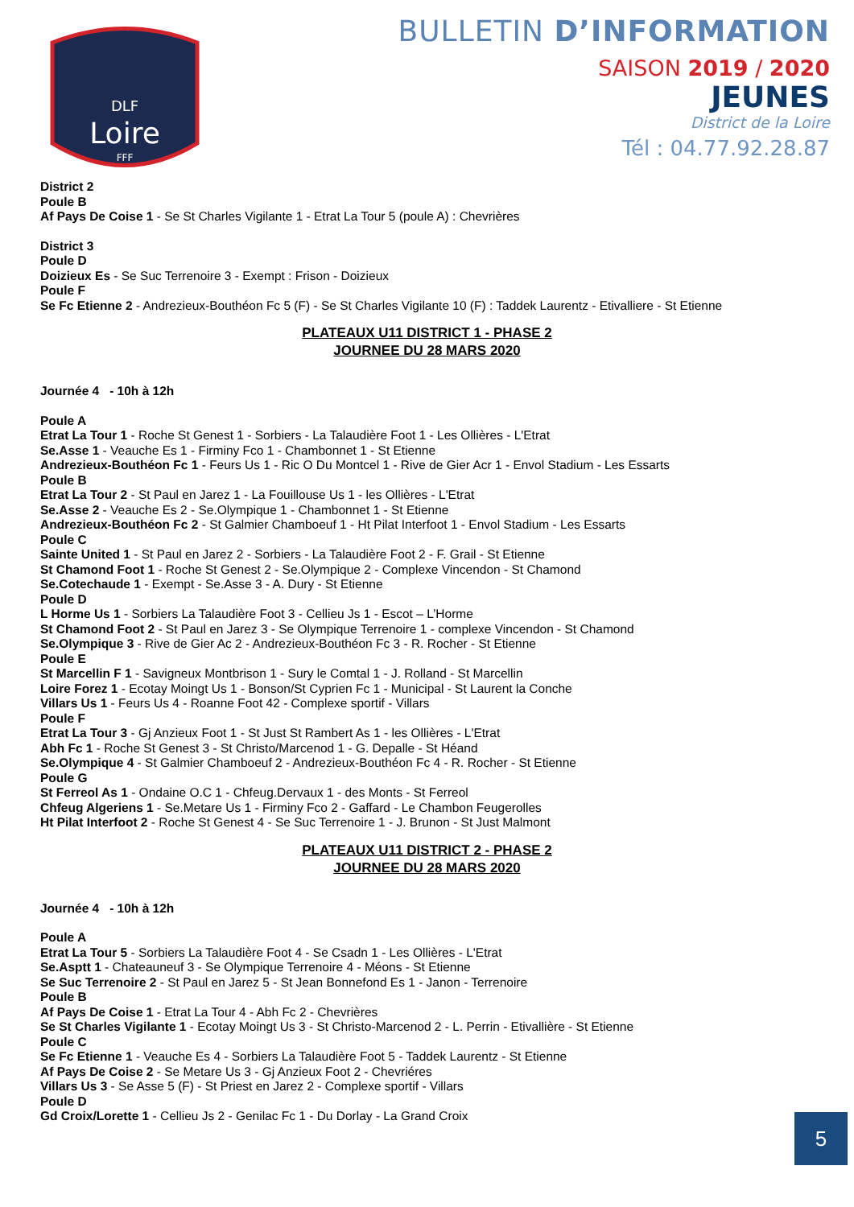DLF
Loire
FFF
BULLETIN D’INFORMATION
SAISON 2019 / 2020
JEUNES
District de la Loire
Tél : 04.77.92.28.87
District 2
Poule B
Af Pays De Coise 1 - Se St Charles Vigilante 1 - Etrat La Tour 5 (poule A) : Chevrières
District 3
Poule D
Doizieux Es - Se Suc Terrenoire 3 - Exempt : Frison - Doizieux
Poule F
Se Fc Etienne 2 - Andrezieux-Bouthéon Fc 5 (F) - Se St Charles Vigilante 10 (F) : Taddek Laurentz - Etivalliere - St Etienne
PLATEAUX U11 DISTRICT 1 - PHASE 2
JOURNEE DU 28 MARS 2020
Journée 4 - 10h à 12h
Poule A
Etrat La Tour 1 - Roche St Genest 1 - Sorbiers - La Talaudière Foot 1 - Les Ollières - L'Etrat
Se.Asse 1 - Veauche Es 1 - Firminy Fco 1 - Chambonnet 1 - St Etienne
Andrezieux-Bouthéon Fc 1 - Feurs Us 1 - Ric O Du Montcel 1 - Rive de Gier Acr 1 - Envol Stadium - Les Essarts
Poule B
Etrat La Tour 2 - St Paul en Jarez 1 - La Fouillouse Us 1 - les Ollières - L'Etrat
Se.Asse 2 - Veauche Es 2 - Se.Olympique 1 - Chambonnet 1 - St Etienne
Andrezieux-Bouthéon Fc 2 - St Galmier Chamboeuf 1 - Ht Pilat Interfoot 1 - Envol Stadium - Les Essarts
Poule C
Sainte United 1 - St Paul en Jarez 2 - Sorbiers - La Talaudière Foot 2 - F. Grail - St Etienne
St Chamond Foot 1 - Roche St Genest 2 - Se.Olympique 2 - Complexe Vincendon - St Chamond
Se.Cotechaude 1 - Exempt - Se.Asse 3 - A. Dury - St Etienne
Poule D
L Horme Us 1 - Sorbiers La Talaudière Foot 3 - Cellieu Js 1 - Escot – L’Horme
St Chamond Foot 2 - St Paul en Jarez 3 - Se Olympique Terrenoire 1 - complexe Vincendon - St Chamond
Se.Olympique 3 - Rive de Gier Ac 2 - Andrezieux-Bouthéon Fc 3 - R. Rocher - St Etienne
Poule E
St Marcellin F 1 - Savigneux Montbrison 1 - Sury le Comtal 1 - J. Rolland - St Marcellin
Loire Forez 1 - Ecotay Moingt Us 1 - Bonson/St Cyprien Fc 1 - Municipal - St Laurent la Conche
Villars Us 1 - Feurs Us 4 - Roanne Foot 42 - Complexe sportif - Villars
Poule F
Etrat La Tour 3 - Gj Anzieux Foot 1 - St Just St Rambert As 1 - les Ollières - L'Etrat
Abh Fc 1 - Roche St Genest 3 - St Christo/Marcenod 1 - G. Depalle - St Héand
Se.Olympique 4 - St Galmier Chamboeuf 2 - Andrezieux-Bouthéon Fc 4 - R. Rocher - St Etienne
Poule G
St Ferreol As 1 - Ondaine O.C 1 - Chfeug.Dervaux 1 - des Monts - St Ferreol
Chfeug Algeriens 1 - Se.Metare Us 1 - Firminy Fco 2 - Gaffard - Le Chambon Feugerolles
Ht Pilat Interfoot 2 - Roche St Genest 4 - Se Suc Terrenoire 1 - J. Brunon - St Just Malmont
PLATEAUX U11 DISTRICT 2 - PHASE 2
JOURNEE DU 28 MARS 2020
Journée 4 - 10h à 12h
Poule A
Etrat La Tour 5 - Sorbiers La Talaudière Foot 4 - Se Csadn 1 - Les Ollières - L'Etrat
Se.Asptt 1 - Chateauneuf 3 - Se Olympique Terrenoire 4 - Méons - St Etienne
Se Suc Terrenoire 2 - St Paul en Jarez 5 - St Jean Bonnefond Es 1 - Janon - Terrenoire
Poule B
Af Pays De Coise 1 - Etrat La Tour 4 - Abh Fc 2 - Chevrières
Se St Charles Vigilante 1 - Ecotay Moingt Us 3 - St Christo-Marcenod 2 - L. Perrin - Etivallière - St Etienne
Poule C
Se Fc Etienne 1 - Veauche Es 4 - Sorbiers La Talaudière Foot 5 - Taddek Laurentz - St Etienne
Af Pays De Coise 2 - Se Metare Us 3 - Gj Anzieux Foot 2 - Chevriéres
Villars Us 3 - Se Asse 5 (F) - St Priest en Jarez 2 - Complexe sportif - Villars
Poule D
Gd Croix/Lorette 1 - Cellieu Js 2 - Genilac Fc 1 - Du Dorlay - La Grand Croix
5